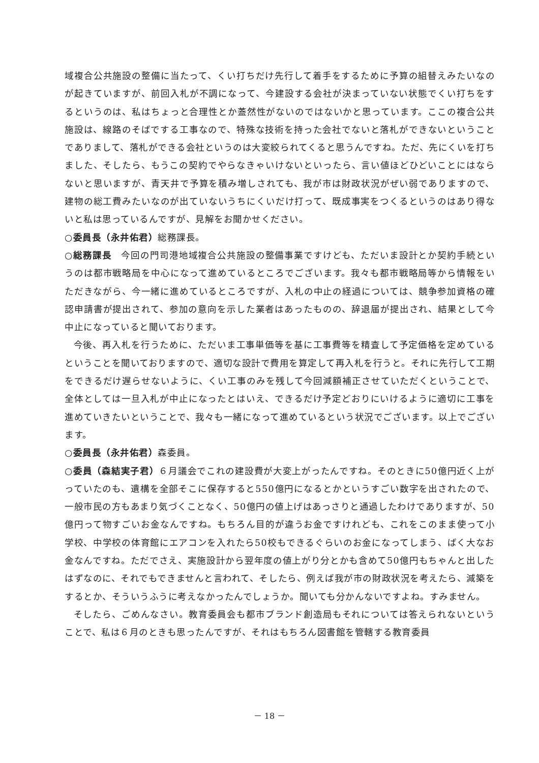域複合公共施設の整備に当たって、くい打ちだけ先行して着手をするために予算の組替えみたいなのが起きていますが、前回入札が不調になって、今建設する会社が決まっていない状態でくい打ちをするというのは、私はちょっと合理性とか蓋然性がないのではないかと思っています。ここの複合公共施設は、線路のそばでする工事なので、特殊な技術を持った会社でないと落札ができないということでありまして、落札ができる会社というのは大変絞られてくると思うんですね。ただ、先にくいを打ちました、そしたら、もうこの契約でやらなきゃいけないといったら、言い値ほどひどいことにはならないと思いますが、青天井で予算を積み増しされても、我が市は財政状況がぜい弱でありますので、建物の総工費みたいなのが出ていないうちにくいだけ打って、既成事実をつくるというのはあり得ないと私は思っているんですが、見解をお聞かせください。
○委員長（永井佑君）総務課長。
○総務課長　今回の門司港地域複合公共施設の整備事業ですけども、ただいま設計とか契約手続というのは都市戦略局を中心になって進めているところでございます。我々も都市戦略局等から情報をいただきながら、今一緒に進めているところですが、入札の中止の経過については、競争参加資格の確認申請書が提出されて、参加の意向を示した業者はあったものの、辞退届が提出され、結果として今中止になっていると聞いております。
今後、再入札を行うために、ただいま工事単価等を基に工事費等を精査して予定価格を定めているということを聞いておりますので、適切な設計で費用を算定して再入札を行うと。それに先行して工期をできるだけ遅らせないように、くい工事のみを残して今回減額補正させていただくということで、全体としては一旦入札が中止になったとはいえ、できるだけ予定どおりにいけるように適切に工事を進めていきたいということで、我々も一緒になって進めているという状況でございます。以上でございます。
○委員長（永井佑君）森委員。
○委員（森結実子君）６月議会でこれの建設費が大変上がったんですね。そのときに50億円近く上がっていたのも、遺構を全部そこに保存すると550億円になるとかというすごい数字を出されたので、一般市民の方もあまり気づくことなく、50億円の値上げはあっさりと通過したわけでありますが、50億円って物すごいお金なんですね。もちろん目的が違うお金ですけれども、これをこのまま使って小学校、中学校の体育館にエアコンを入れたら50校もできるぐらいのお金になってしまう、ばく大なお金なんですね。ただでさえ、実施設計から翌年度の値上がり分とかも含めて50億円もちゃんと出したはずなのに、それでもできませんと言われて、そしたら、例えば我が市の財政状況を考えたら、減築をするとか、そういうふうに考えなかったんでしょうか。聞いても分かんないですよね。すみません。
そしたら、ごめんなさい。教育委員会も都市ブランド創造局もそれについては答えられないということで、私は６月のときも思ったんですが、それはもちろん図書館を管轄する教育委員
－ 18 －